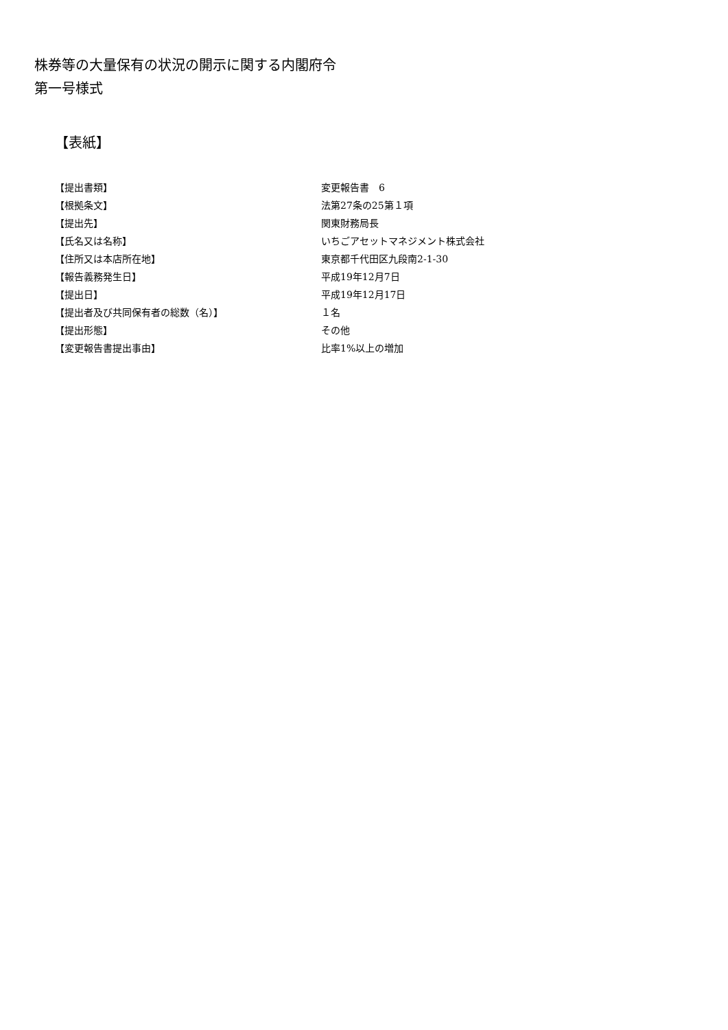株券等の大量保有の状況の開示に関する内閣府令
第一号様式
【表紙】
| 【提出書類】 | 変更報告書 6 |
| 【根拠条文】 | 法第27条の25第１項 |
| 【提出先】 | 関東財務局長 |
| 【氏名又は名称】 | いちごアセットマネジメント株式会社 |
| 【住所又は本店所在地】 | 東京都千代田区九段南2-1-30 |
| 【報告義務発生日】 | 平成19年12月7日 |
| 【提出日】 | 平成19年12月17日 |
| 【提出者及び共同保有者の総数（名）】 | １名 |
| 【提出形態】 | その他 |
| 【変更報告書提出事由】 | 比率1%以上の増加 |